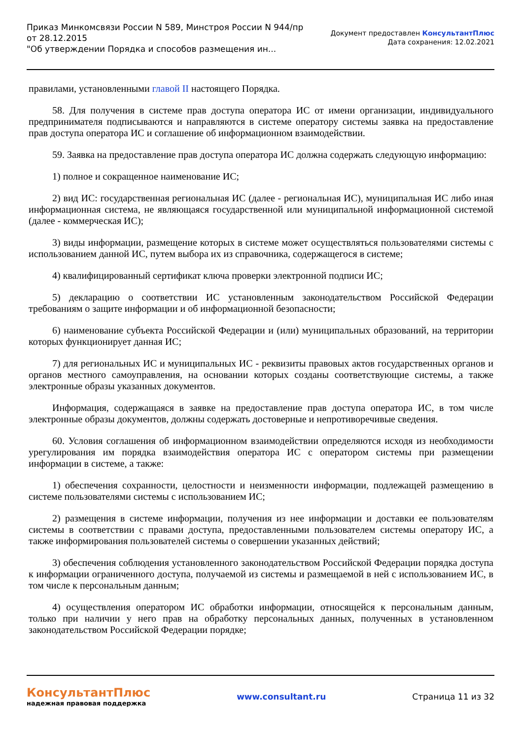Приказ Минкомсвязи России N 589, Минстроя России N 944/пр
от 28.12.2015
"Об утверждении Порядка и способов размещения ин...
Документ предоставлен КонсультантПлюс
Дата сохранения: 12.02.2021
правилами, установленными главой II настоящего Порядка.
58. Для получения в системе прав доступа оператора ИС от имени организации, индивидуального предпринимателя подписываются и направляются в системе оператору системы заявка на предоставление прав доступа оператора ИС и соглашение об информационном взаимодействии.
59. Заявка на предоставление прав доступа оператора ИС должна содержать следующую информацию:
1) полное и сокращенное наименование ИС;
2) вид ИС: государственная региональная ИС (далее - региональная ИС), муниципальная ИС либо иная информационная система, не являющаяся государственной или муниципальной информационной системой (далее - коммерческая ИС);
3) виды информации, размещение которых в системе может осуществляться пользователями системы с использованием данной ИС, путем выбора их из справочника, содержащегося в системе;
4) квалифицированный сертификат ключа проверки электронной подписи ИС;
5) декларацию о соответствии ИС установленным законодательством Российской Федерации требованиям о защите информации и об информационной безопасности;
6) наименование субъекта Российской Федерации и (или) муниципальных образований, на территории которых функционирует данная ИС;
7) для региональных ИС и муниципальных ИС - реквизиты правовых актов государственных органов и органов местного самоуправления, на основании которых созданы соответствующие системы, а также электронные образы указанных документов.
Информация, содержащаяся в заявке на предоставление прав доступа оператора ИС, в том числе электронные образы документов, должны содержать достоверные и непротиворечивые сведения.
60. Условия соглашения об информационном взаимодействии определяются исходя из необходимости урегулирования им порядка взаимодействия оператора ИС с оператором системы при размещении информации в системе, а также:
1) обеспечения сохранности, целостности и неизменности информации, подлежащей размещению в системе пользователями системы с использованием ИС;
2) размещения в системе информации, получения из нее информации и доставки ее пользователям системы в соответствии с правами доступа, предоставленными пользователем системы оператору ИС, а также информирования пользователей системы о совершении указанных действий;
3) обеспечения соблюдения установленного законодательством Российской Федерации порядка доступа к информации ограниченного доступа, получаемой из системы и размещаемой в ней с использованием ИС, в том числе к персональным данным;
4) осуществления оператором ИС обработки информации, относящейся к персональным данным, только при наличии у него прав на обработку персональных данных, полученных в установленном законодательством Российской Федерации порядке;
КонсультантПлюс
надежная правовая поддержка
www.consultant.ru Страница 11 из 32